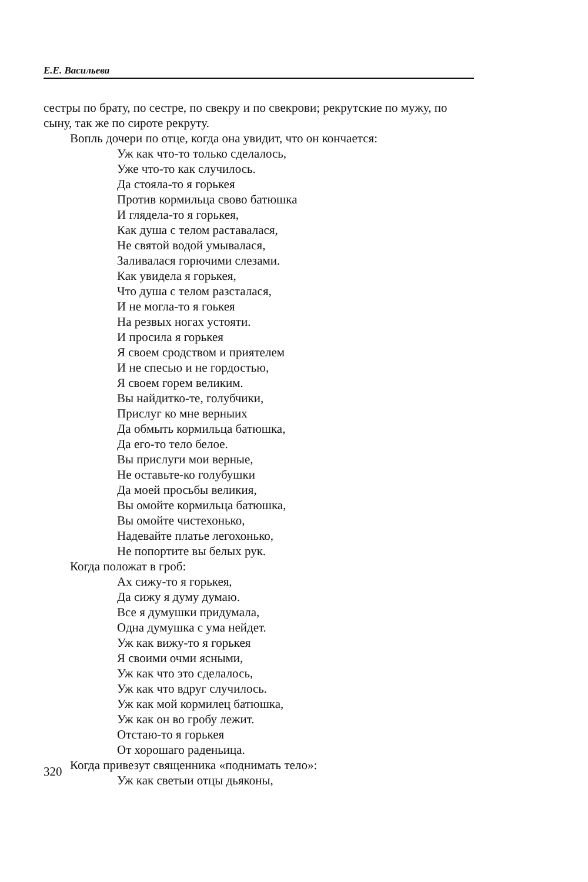Е.Е. Васильева
сестры по брату, по сестре, по свекру и по свекрови; рекрутские по мужу, по сыну, так же по сироте рекруту.
Вопль дочери по отце, когда она увидит, что он кончается:
Уж как что-то только сделалось,
Уже что-то как случилось.
Да стояла-то я горькея
Против кормильца свово батюшка
И глядела-то я горькея,
Как душа с телом раставалася,
Не святой водой умывалася,
Заливалася горючими слезами.
Как увидела я горькея,
Что душа с телом разсталася,
И не могла-то я гоькея
На резвых ногах устояти.
И просила я горькея
Я своем сродством и приятелем
И не спесью и не гордостью,
Я своем горем великим.
Вы найдитко-те, голубчики,
Прислуг ко мне верныих
Да обмыть кормильца батюшка,
Да его-то тело белое.
Вы прислуги мои верные,
Не оставьте-ко голубушки
Да моей просьбы великия,
Вы омойте кормильца батюшка,
Вы омойте чистехонько,
Надевайте платье легохонько,
Не попортите вы белых рук.
Когда положат в гроб:
Ах сижу-то я горькея,
Да сижу я думу думаю.
Все я думушки придумала,
Одна думушка с ума нейдет.
Уж как вижу-то я горькея
Я своими очми ясными,
Уж как что это сделалось,
Уж как что вдруг случилось.
Уж как мой кормилец батюшка,
Уж как он во гробу лежит.
Отстаю-то я горькея
От хорошаго раденьица.
Когда привезут священника «поднимать тело»:
Уж как светыи отцы дьяконы,
320